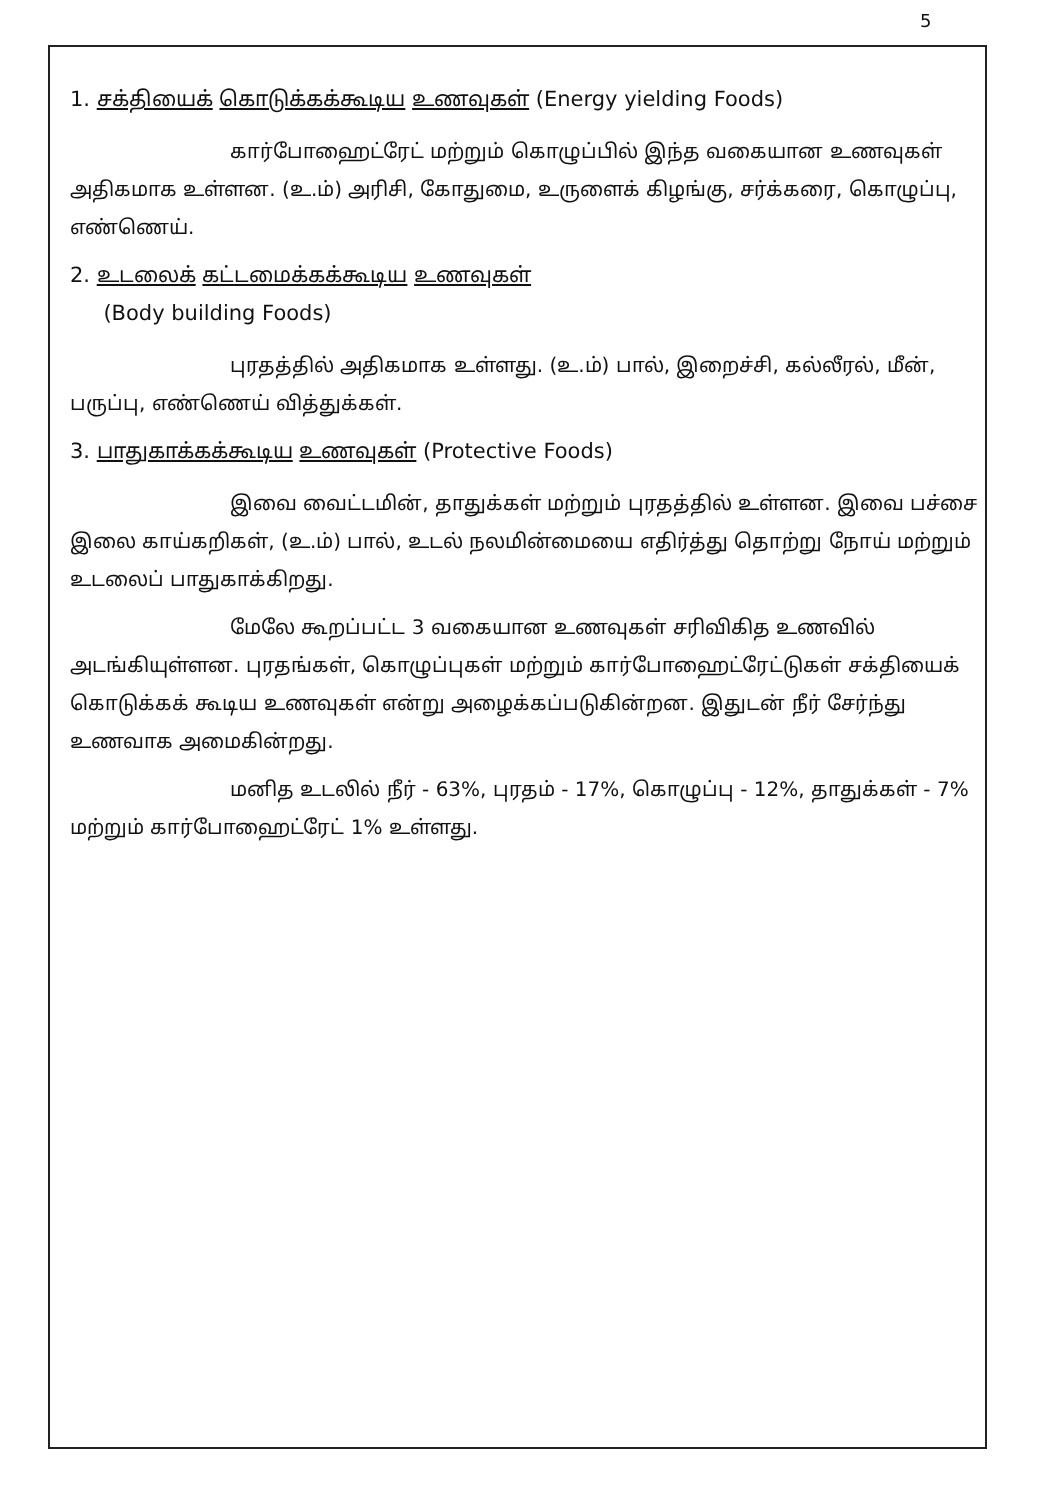5
1. சக்தியைக் கொடுக்கக்கூடிய உணவுகள் (Energy yielding Foods)
கார்போஹைட்ரேட் மற்றும் கொழுப்பில் இந்த வகையான உணவுகள் அதிகமாக உள்ளன. (உ.ம்) அரிசி, கோதுமை, உருளைக் கிழங்கு, சர்க்கரை, கொழுப்பு, எண்ணெய்.
2. உடலைக் கட்டமைக்கக்கூடிய உணவுகள்
(Body building Foods)
புரதத்தில் அதிகமாக உள்ளது. (உ.ம்) பால், இறைச்சி, கல்லீரல், மீன், பருப்பு, எண்ணெய் வித்துக்கள்.
3. பாதுகாக்கக்கூடிய உணவுகள் (Protective Foods)
இவை வைட்டமின், தாதுக்கள் மற்றும் புரதத்தில் உள்ளன. இவை பச்சை இலை காய்கறிகள், (உ.ம்) பால், உடல் நலமின்மையை எதிர்த்து தொற்று நோய் மற்றும் உடலைப் பாதுகாக்கிறது.
மேலே கூறப்பட்ட 3 வகையான உணவுகள் சரிவிகித உணவில் அடங்கியுள்ளன. புரதங்கள், கொழுப்புகள் மற்றும் கார்போஹைட்ரேட்டுகள் சக்தியைக் கொடுக்கக் கூடிய உணவுகள் என்று அழைக்கப்படுகின்றன. இதுடன் நீர் சேர்ந்து உணவாக அமைகின்றது.
மனித உடலில் நீர் - 63%, புரதம் - 17%, கொழுப்பு - 12%, தாதுக்கள் - 7% மற்றும் கார்போஹைட்ரேட் 1% உள்ளது.